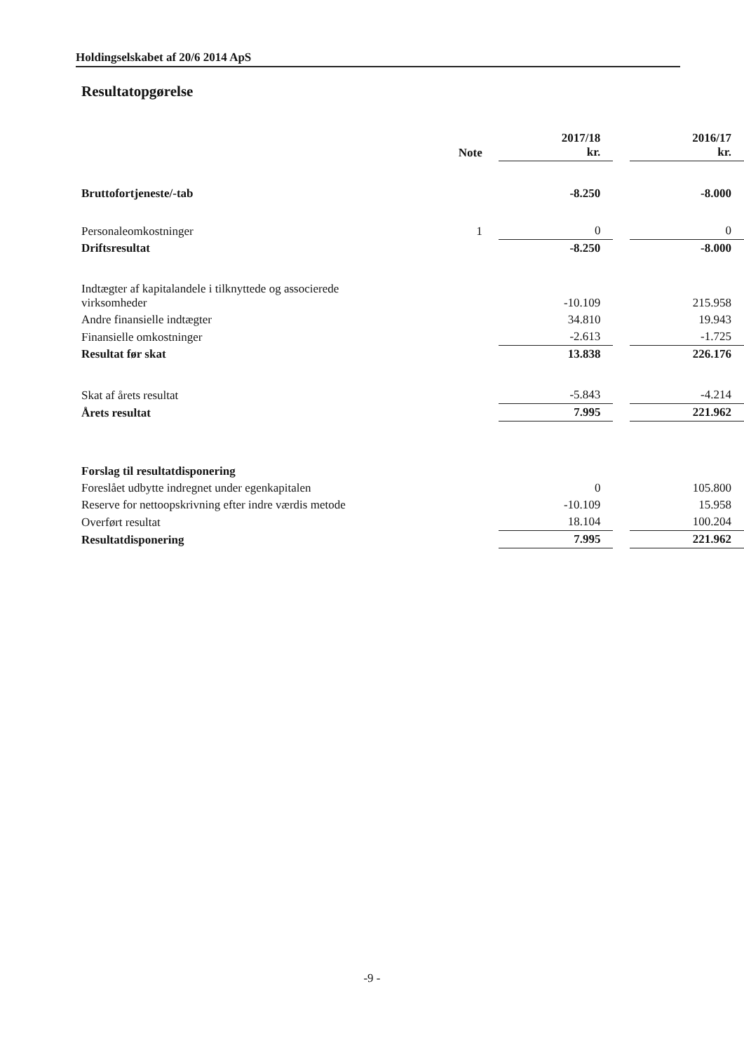Holdingselskabet af 20/6 2014 ApS
Resultatopgørelse
| | Note | | 2017/18 kr. | | 2016/17 kr. |
| --- | --- | --- | --- | --- | --- |
| Bruttofortjeneste/-tab | | | -8.250 | | -8.000 |
| Personaleomkostninger | 1 | | 0 | | 0 |
| Driftsresultat | | | -8.250 | | -8.000 |
| Indtægter af kapitalandele i tilknyttede og associerede virksomheder | | | -10.109 | | 215.958 |
| Andre finansielle indtægter | | | 34.810 | | 19.943 |
| Finansielle omkostninger | | | -2.613 | | -1.725 |
| Resultat før skat | | | 13.838 | | 226.176 |
| Skat af årets resultat | | | -5.843 | | -4.214 |
| Årets resultat | | | 7.995 | | 221.962 |
| Forslag til resultatdisponering | | | | | |
| Foreslået udbytte indregnet under egenkapitalen | | | 0 | | 105.800 |
| Reserve for nettoopskrivning efter indre værdis metode | | | -10.109 | | 15.958 |
| Overført resultat | | | 18.104 | | 100.204 |
| Resultatdisponering | | | 7.995 | | 221.962 |
-9 -